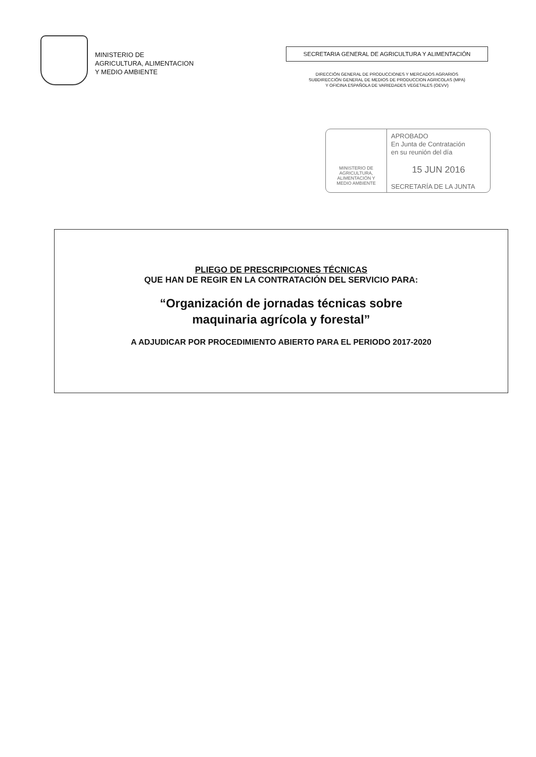MINISTERIO DE
AGRICULTURA, ALIMENTACION
Y MEDIO AMBIENTE
SECRETARIA GENERAL DE AGRICULTURA Y ALIMENTACIÓN
DIRECCIÓN GENERAL DE PRODUCCIONES Y MERCADOS AGRARIOS
SUBDIRECCIÓN GENERAL DE MEDIOS DE PRODUCCION AGRICOLAS (MPA)
Y OFICINA ESPAÑOLA DE VARIEDADES VEGETALES (OEVV)
MINISTERIO DE
AGRICULTURA,
ALIMENTACIÓN Y
MEDIO AMBIENTE
APROBADO
En Junta de Contratación
en su reunión del día
15 JUN 2016
SECRETARÍA DE LA JUNTA
PLIEGO DE PRESCRIPCIONES TÉCNICAS
QUE HAN DE REGIR EN LA CONTRATACIÓN DEL SERVICIO PARA:
“Organización de jornadas técnicas sobre
maquinaria agrícola y forestal”
A ADJUDICAR POR PROCEDIMIENTO ABIERTO PARA EL PERIODO 2017-2020